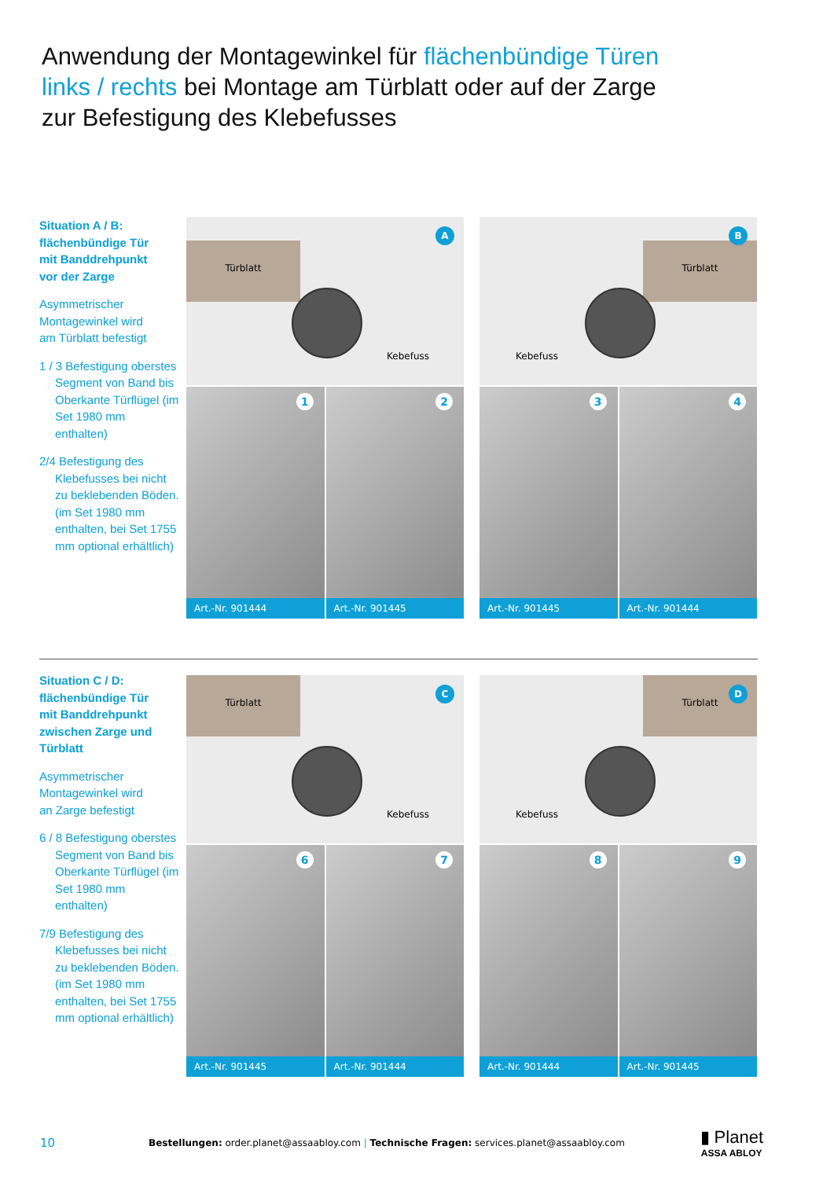Anwendung der Montagewinkel für flächenbündige Türen
links / rechts bei Montage am Türblatt oder auf der Zarge
zur Befestigung des Klebefusses
Situation A / B:
flächenbündige Tür
mit Banddrehpunkt
vor der Zarge
Asymmetrischer
Montagewinkel wird
am Türblatt befestigt
1 / 3 Befestigung oberstes Segment von Band bis Oberkante Türflügel (im Set 1980 mm enthalten)
2/4 Befestigung des Klebefusses bei nicht zu beklebenden Böden. (im Set 1980 mm enthalten, bei Set 1755 mm optional erhältlich)
Türblatt
Kebefuss
A
1
Art.-Nr. 901444
2
Art.-Nr. 901445
Türblatt
Kebefuss
B
3
Art.-Nr. 901445
4
Art.-Nr. 901444
Situation C / D:
flächenbündige Tür
mit Banddrehpunkt
zwischen Zarge und
Türblatt
Asymmetrischer
Montagewinkel wird
an Zarge befestigt
6 / 8 Befestigung oberstes Segment von Band bis Oberkante Türflügel (im Set 1980 mm enthalten)
7/9 Befestigung des Klebefusses bei nicht zu beklebenden Böden. (im Set 1980 mm enthalten, bei Set 1755 mm optional erhältlich)
Türblatt
Kebefuss
C
6
Art.-Nr. 901445
7
Art.-Nr. 901444
Türblatt
Kebefuss
D
8
Art.-Nr. 901444
9
Art.-Nr. 901445
10 Bestellungen: order.planet@assaabloy.com | Technische Fragen: services.planet@assaabloy.com ▮ Planet
ASSA ABLOY